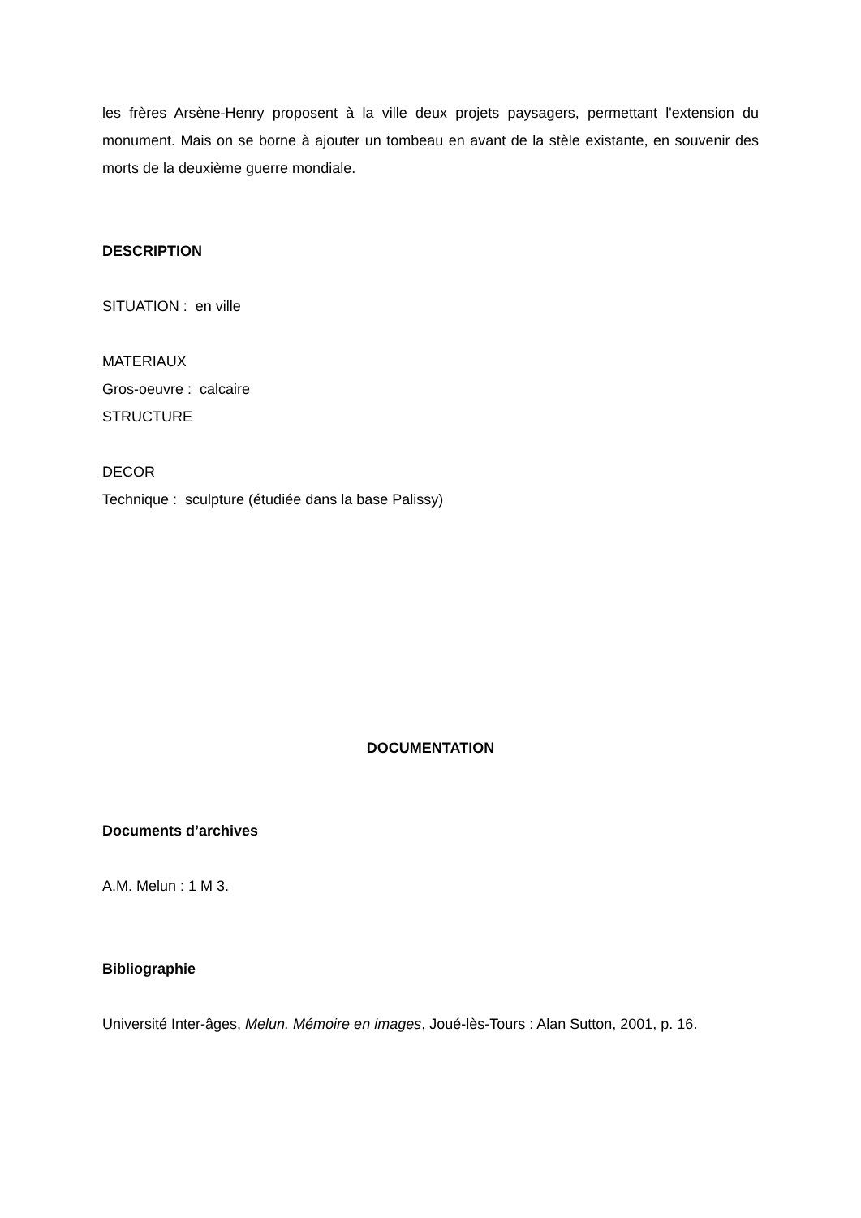les frères Arsène-Henry proposent à la ville deux projets paysagers, permettant l'extension du monument. Mais on se borne à ajouter un tombeau en avant de la stèle existante, en souvenir des morts de la deuxième guerre mondiale.
DESCRIPTION
SITUATION : en ville
MATERIAUX
Gros-oeuvre : calcaire
STRUCTURE
DECOR
Technique : sculpture (étudiée dans la base Palissy)
DOCUMENTATION
Documents d’archives
A.M. Melun : 1 M 3.
Bibliographie
Université Inter-âges, Melun. Mémoire en images, Joué-lès-Tours : Alan Sutton, 2001, p. 16.